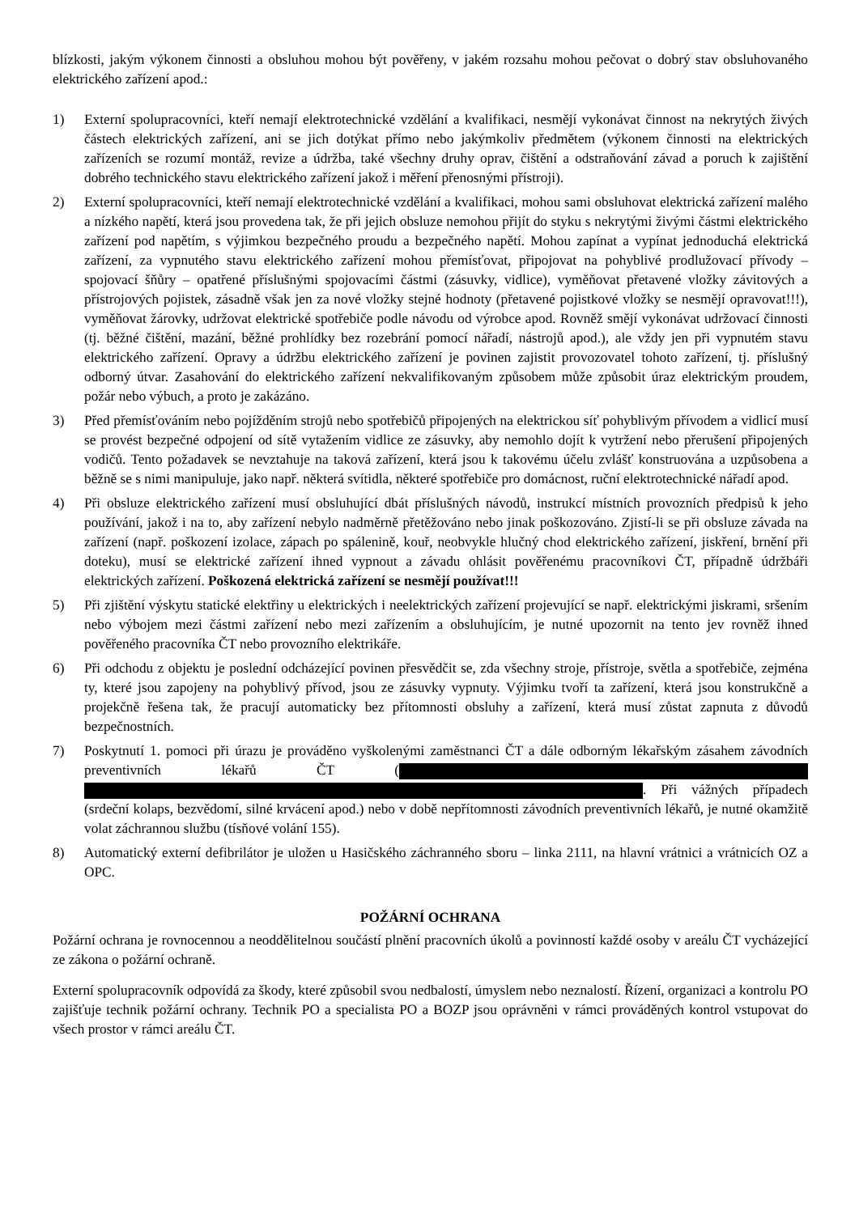blízkosti, jakým výkonem činnosti a obsluhou mohou být pověřeny, v jakém rozsahu mohou pečovat o dobrý stav obsluhovaného elektrického zařízení apod.:
1) Externí spolupracovníci, kteří nemají elektrotechnické vzdělání a kvalifikaci, nesmějí vykonávat činnost na nekrytých živých částech elektrických zařízení, ani se jich dotýkat přímo nebo jakýmkoliv předmětem (výkonem činnosti na elektrických zařízeních se rozumí montáž, revize a údržba, také všechny druhy oprav, čištění a odstraňování závad a poruch k zajištění dobrého technického stavu elektrického zařízení jakož i měření přenosnými přístroji).
2) Externí spolupracovníci, kteří nemají elektrotechnické vzdělání a kvalifikaci, mohou sami obsluhovat elektrická zařízení malého a nízkého napětí, která jsou provedena tak, že při jejich obsluze nemohou přijít do styku s nekrytými živými částmi elektrického zařízení pod napětím, s výjimkou bezpečného proudu a bezpečného napětí. Mohou zapínat a vypínat jednoduchá elektrická zařízení, za vypnutého stavu elektrického zařízení mohou přemísťovat, připojovat na pohyblivé prodlužovací přívody – spojovací šňůry – opatřené příslušnými spojovacími částmi (zásuvky, vidlice), vyměňovat přetavené vložky závitových a přístrojových pojistek, zásadně však jen za nové vložky stejné hodnoty (přetavené pojistkové vložky se nesmějí opravovat!!!), vyměňovat žárovky, udržovat elektrické spotřebiče podle návodu od výrobce apod. Rovněž smějí vykonávat udržovací činnosti (tj. běžné čištění, mazání, běžné prohlídky bez rozebrání pomocí nářadí, nástrojů apod.), ale vždy jen při vypnutém stavu elektrického zařízení. Opravy a údržbu elektrického zařízení je povinen zajistit provozovatel tohoto zařízení, tj. příslušný odborný útvar. Zasahování do elektrického zařízení nekvalifikovaným způsobem může způsobit úraz elektrickým proudem, požár nebo výbuch, a proto je zakázáno.
3) Před přemísťováním nebo pojížděním strojů nebo spotřebičů připojených na elektrickou síť pohyblivým přívodem a vidlicí musí se provést bezpečné odpojení od sítě vytažením vidlice ze zásuvky, aby nemohlo dojít k vytržení nebo přerušení připojených vodičů. Tento požadavek se nevztahuje na taková zařízení, která jsou k takovému účelu zvlášť konstruována a uzpůsobena a běžně se s nimi manipuluje, jako např. některá svítidla, některé spotřebiče pro domácnost, ruční elektrotechnické nářadí apod.
4) Při obsluze elektrického zařízení musí obsluhující dbát příslušných návodů, instrukcí místních provozních předpisů k jeho používání, jakož i na to, aby zařízení nebylo nadměrně přetěžováno nebo jinak poškozováno. Zjistí-li se při obsluze závada na zařízení (např. poškození izolace, zápach po spálenině, kouř, neobvykle hlučný chod elektrického zařízení, jiskření, brnění při doteku), musí se elektrické zařízení ihned vypnout a závadu ohlásit pověřenému pracovníkovi ČT, případně údržbáři elektrických zařízení. Poškozená elektrická zařízení se nesmějí používat!!!
5) Při zjištění výskytu statické elektřiny u elektrických i neelektrických zařízení projevující se např. elektrickými jiskrami, sršením nebo výbojem mezi částmi zařízení nebo mezi zařízením a obsluhujícím, je nutné upozornit na tento jev rovněž ihned pověřeného pracovníka ČT nebo provozního elektrikáře.
6) Při odchodu z objektu je poslední odcházející povinen přesvědčit se, zda všechny stroje, přístroje, světla a spotřebiče, zejména ty, které jsou zapojeny na pohyblivý přívod, jsou ze zásuvky vypnuty. Výjimku tvoří ta zařízení, která jsou konstrukčně a projekčně řešena tak, že pracují automaticky bez přítomnosti obsluhy a zařízení, která musí zůstat zapnuta z důvodů bezpečnostních.
7) Poskytnutí 1. pomoci při úrazu je prováděno vyškolenými zaměstnanci ČT a dále odborným lékařským zásahem závodních preventivních lékařů ČT ( . Při vážných případech (srdeční kolaps, bezvědomí, silné krvácení apod.) nebo v době nepřítomnosti závodních preventivních lékařů, je nutné okamžitě volat záchrannou službu (tísňové volání 155).
8) Automatický externí defibrilátor je uložen u Hasičského záchranného sboru – linka 2111, na hlavní vrátnici a vrátnicích OZ a OPC.
POŽÁRNÍ OCHRANA
Požární ochrana je rovnocennou a neoddělitelnou součástí plnění pracovních úkolů a povinností každé osoby v areálu ČT vycházející ze zákona o požární ochraně.
Externí spolupracovník odpovídá za škody, které způsobil svou nedbalostí, úmyslem nebo neznalostí. Řízení, organizaci a kontrolu PO zajišťuje technik požární ochrany. Technik PO a specialista PO a BOZP jsou oprávněni v rámci prováděných kontrol vstupovat do všech prostor v rámci areálu ČT.